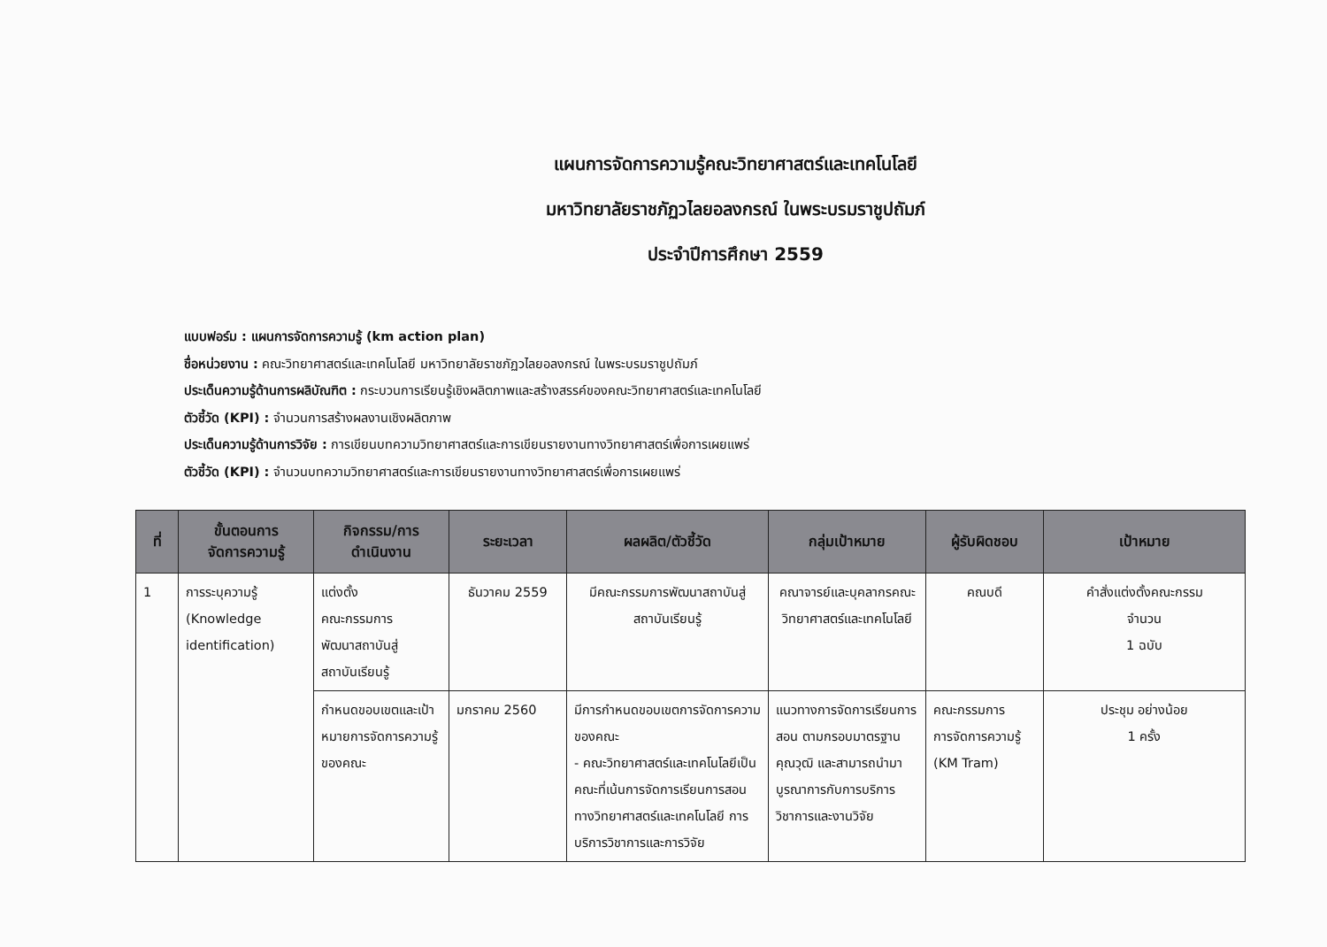แผนการจัดการความรู้คณะวิทยาศาสตร์และเทคโนโลยี
มหาวิทยาลัยราชภัฏวไลยอลงกรณ์ ในพระบรมราชูปถัมภ์
ประจำปีการศึกษา 2559
แบบฟอร์ม : แผนการจัดการความรู้ (km action plan)
ชื่อหน่วยงาน : คณะวิทยาศาสตร์และเทคโนโลยี มหาวิทยาลัยราชภัฏวไลยอลงกรณ์ ในพระบรมราชูปถัมภ์
ประเด็นความรู้ด้านการผลิบัณฑิต : กระบวนการเรียนรู้เชิงผลิตภาพและสร้างสรรค์ของคณะวิทยาศาสตร์และเทคโนโลยี
ตัวชี้วัด (KPI) : จำนวนการสร้างผลงานเชิงผลิตภาพ
ประเด็นความรู้ด้านการวิจัย : การเขียนบทความวิทยาศาสตร์และการเขียนรายงานทางวิทยาศาสตร์เพื่อการเผยแพร่
ตัวชี้วัด (KPI) : จำนวนบทความวิทยาศาสตร์และการเขียนรายงานทางวิทยาศาสตร์เพื่อการเผยแพร่
| ที่ | ขั้นตอนการ จัดการความรู้ | กิจกรรม/การ ดำเนินงาน | ระยะเวลา | ผลผลิต/ตัวชี้วัด | กลุ่มเป้าหมาย | ผู้รับผิดชอบ | เป้าหมาย |
| --- | --- | --- | --- | --- | --- | --- | --- |
| 1 | การระบุความรู้ (Knowledge identification) | แต่งตั้ง คณะกรรมการ พัฒนาสถาบันสู่ สถาบันเรียนรู้ | ธันวาคม 2559 | มีคณะกรรมการพัฒนาสถาบันสู่สถาบันเรียนรู้ | คณาจารย์และบุคลากรคณะวิทยาศาสตร์และเทคโนโลยี | คณบดี | คำสั่งแต่งตั้งคณะกรรม จำนวน 1 ฉบับ |
| | | กำหนดขอบเขตและเป้าหมายการจัดการความรู้ของคณะ | มกราคม 2560 | มีการกำหนดขอบเขตการจัดการความของคณะ - คณะวิทยาศาสตร์และเทคโนโลยีเป็นคณะที่เน้นการจัดการเรียนการสอนทางวิทยาศาสตร์และเทคโนโลยี การบริการวิชาการและการวิจัย | แนวทางการจัดการเรียนการสอน ตามกรอบมาตรฐานคุณวุฒิ และสามารถนำมาบูรณาการกับการบริการวิชาการและงานวิจัย | คณะกรรมการ การจัดการความรู้ (KM Tram) | ประชุม อย่างน้อย 1 ครั้ง |